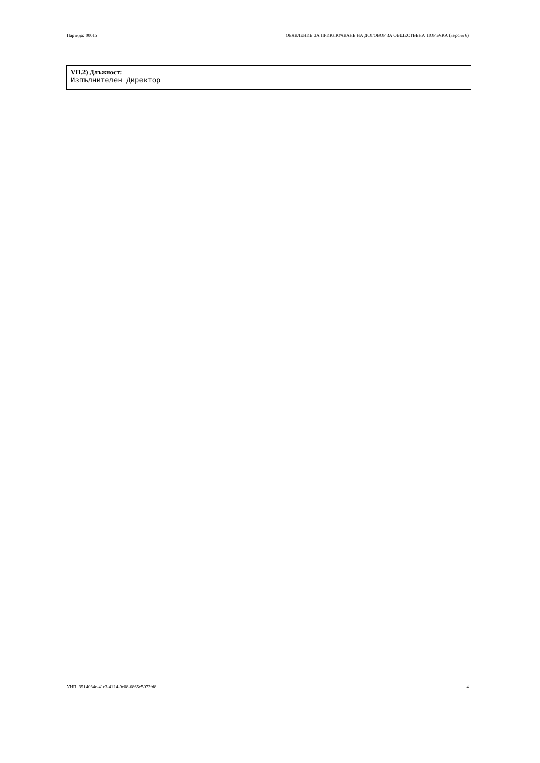Партида: 00015 ОБЯВЛЕНИЕ ЗА ПРИКЛЮЧВАНЕ НА ДОГОВОР ЗА ОБЩЕСТВЕНА ПОРЪЧКА (версия 6)
VII.2) Длъжност:
Изпълнителен Директор
УНП: 3514034c-41c3-4114-9c08-6865e5073fd8 4